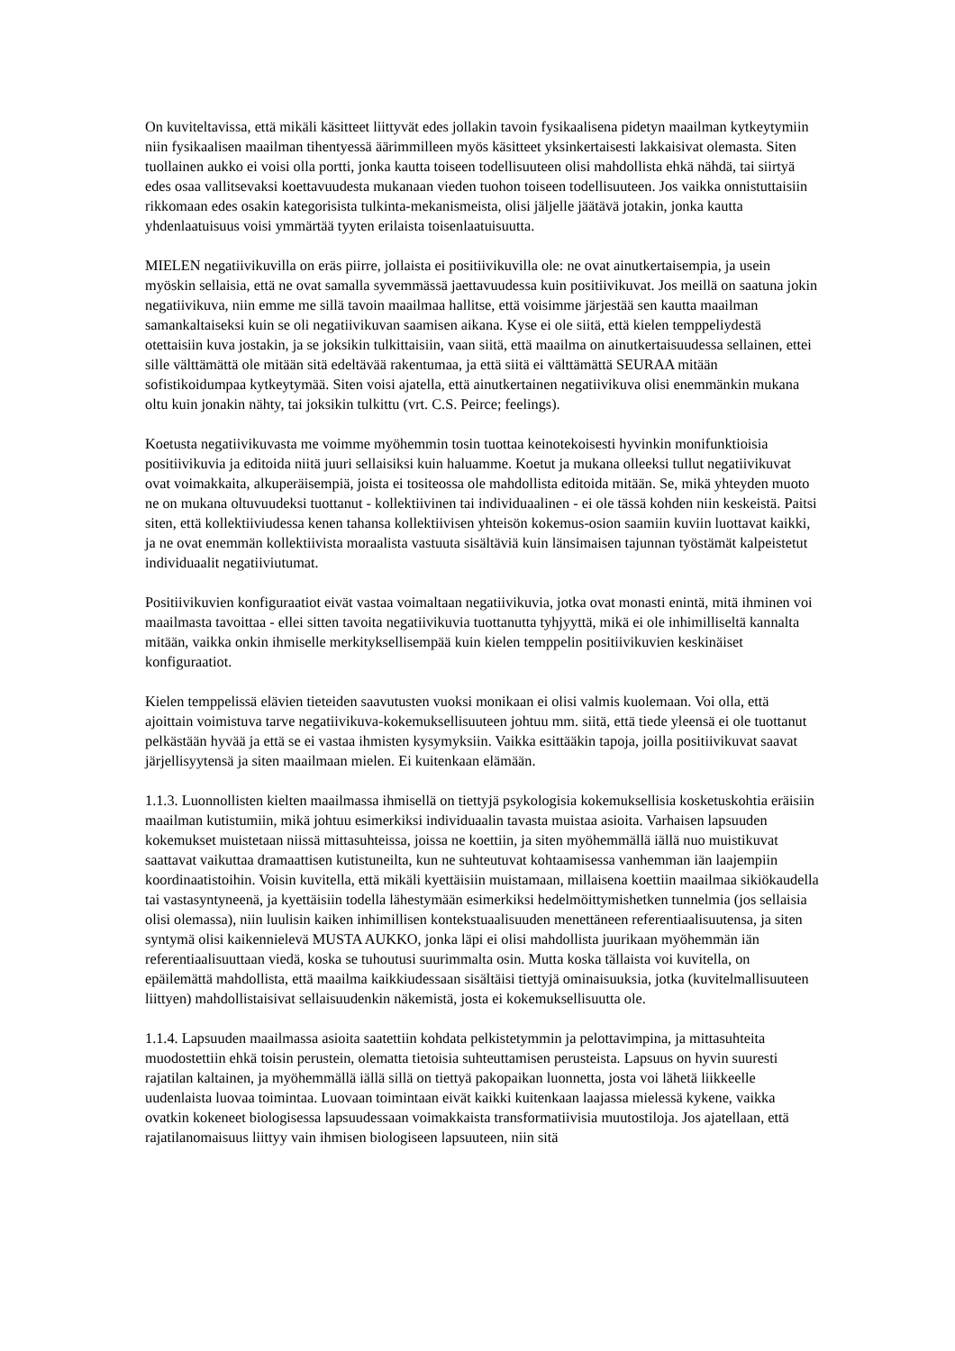On kuviteltavissa, että mikäli käsitteet liittyvät edes jollakin tavoin fysikaalisena pidetyn maailman kytkeytymiin niin fysikaalisen maailman tihentyessä äärimmilleen myös käsitteet yksinkertaisesti lakkaisivat olemasta. Siten tuollainen aukko ei voisi olla portti, jonka kautta toiseen todellisuuteen olisi mahdollista ehkä nähdä, tai siirtyä edes osaa vallitsevaksi koettavuudesta mukanaan vieden tuohon toiseen todellisuuteen. Jos vaikka onnistuttaisiin rikkomaan edes osakin kategorisista tulkinta-mekanismeista, olisi jäljelle jäätävä jotakin, jonka kautta yhdenlaatuisuus voisi ymmärtää tyyten erilaista toisenlaatuisuutta.
MIELEN negatiivikuvilla on eräs piirre, jollaista ei positiivikuvilla ole: ne ovat ainutkertaisempia, ja usein myöskin sellaisia, että ne ovat samalla syvemmässä jaettavuudessa kuin positiivikuvat. Jos meillä on saatuna jokin negatiivikuva, niin emme me sillä tavoin maailmaa hallitse, että voisimme järjestää sen kautta maailman samankaltaiseksi kuin se oli negatiivikuvan saamisen aikana. Kyse ei ole siitä, että kielen temppeliydestä otettaisiin kuva jostakin, ja se joksikin tulkittaisiin, vaan siitä, että maailma on ainutkertaisuudessa sellainen, ettei sille välttämättä ole mitään sitä edeltävää rakentumaa, ja että siitä ei välttämättä SEURAA mitään sofistikoidumpaa kytkeytymää. Siten voisi ajatella, että ainutkertainen negatiivikuva olisi enemmänkin mukana oltu kuin jonakin nähty, tai joksikin tulkittu (vrt. C.S. Peirce; feelings).
Koetusta negatiivikuvasta me voimme myöhemmin tosin tuottaa keinotekoisesti hyvinkin monifunktioisia positiivikuvia ja editoida niitä juuri sellaisiksi kuin haluamme. Koetut ja mukana olleeksi tullut negatiivikuvat ovat voimakkaita, alkuperäisempiä, joista ei tositeossa ole mahdollista editoida mitään. Se, mikä yhteyden muoto ne on mukana oltuvuudeksi tuottanut - kollektiivinen tai individuaalinen - ei ole tässä kohden niin keskeistä. Paitsi siten, että kollektiiviudessa kenen tahansa kollektiivisen yhteisön kokemus-osion saamiin kuviin luottavat kaikki, ja ne ovat enemmän kollektiivista moraalista vastuuta sisältäviä kuin länsimaisen tajunnan työstämät kalpeistetut individuaalit negatiiviutumat.
Positiivikuvien konfiguraatiot eivät vastaa voimaltaan negatiivikuvia, jotka ovat monasti enintä, mitä ihminen voi maailmasta tavoittaa - ellei sitten tavoita negatiivikuvia tuottanutta tyhjyyttä, mikä ei ole inhimilliseltä kannalta mitään, vaikka onkin ihmiselle merkityksellisempää kuin kielen temppelin positiivikuvien keskinäiset konfiguraatiot.
Kielen temppelissä elävien tieteiden saavutusten vuoksi monikaan ei olisi valmis kuolemaan. Voi olla, että ajoittain voimistuva tarve negatiivikuva-kokemuksellisuuteen johtuu mm. siitä, että tiede yleensä ei ole tuottanut pelkästään hyvää ja että se ei vastaa ihmisten kysymyksiin. Vaikka esittääkin tapoja, joilla positiivikuvat saavat järjellisyytensä ja siten maailmaan mielen. Ei kuitenkaan elämään.
1.1.3. Luonnollisten kielten maailmassa ihmisellä on tiettyjä psykologisia kokemuksellisia kosketuskohtia eräisiin maailman kutistumiin, mikä johtuu esimerkiksi individuaalin tavasta muistaa asioita. Varhaisen lapsuuden kokemukset muistetaan niissä mittasuhteissa, joissa ne koettiin, ja siten myöhemmällä iällä nuo muistikuvat saattavat vaikuttaa dramaattisen kutistuneilta, kun ne suhteutuvat kohtaamisessa vanhemman iän laajempiin koordinaatistoihin. Voisin kuvitella, että mikäli kyettäisiin muistamaan, millaisena koettiin maailmaa sikiökaudella tai vastasyntyneenä, ja kyettäisiin todella lähestymään esimerkiksi hedelmöittymishetken tunnelmia (jos sellaisia olisi olemassa), niin luulisin kaiken inhimillisen kontekstuaalisuuden menettäneen referentiaalisuutensa, ja siten syntymä olisi kaikennielevä MUSTA AUKKO, jonka läpi ei olisi mahdollista juurikaan myöhemmän iän referentiaalisuuttaan viedä, koska se tuhoutusi suurimmalta osin. Mutta koska tällaista voi kuvitella, on epäilemättä mahdollista, että maailma kaikkiudessaan sisältäisi tiettyjä ominaisuuksia, jotka (kuvitelmallisuuteen liittyen) mahdollistaisivat sellaisuudenkin näkemistä, josta ei kokemuksellisuutta ole.
1.1.4. Lapsuuden maailmassa asioita saatettiin kohdata pelkistetymmin ja pelottavimpina, ja mittasuhteita muodostettiin ehkä toisin perustein, olematta tietoisia suhteuttamisen perusteista. Lapsuus on hyvin suuresti rajatilan kaltainen, ja myöhemmällä iällä sillä on tiettyä pakopaikan luonnetta, josta voi lähetä liikkeelle uudenlaista luovaa toimintaa. Luovaan toimintaan eivät kaikki kuitenkaan laajassa mielessä kykene, vaikka ovatkin kokeneet biologisessa lapsuudessaan voimakkaista transformatiivisia muutostiloja. Jos ajatellaan, että rajatilanomaisuus liittyy vain ihmisen biologiseen lapsuuteen, niin sitä